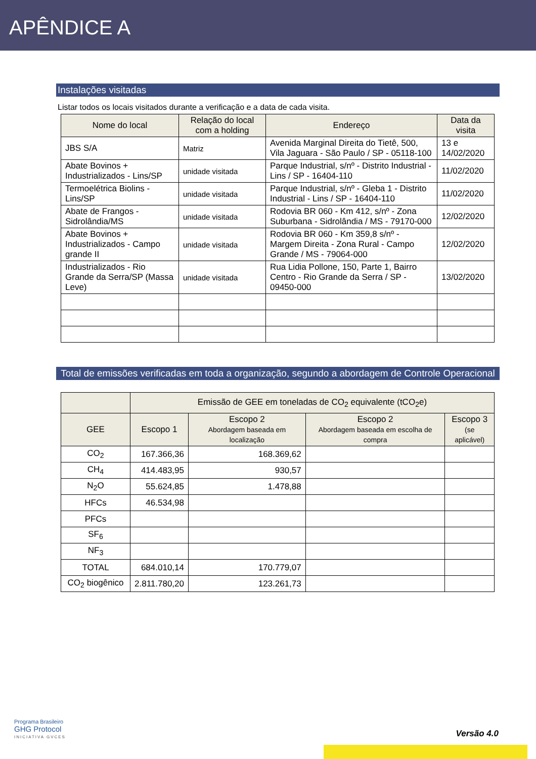APÊNDICE A
Instalações visitadas
Listar todos os locais visitados durante a verificação e a data de cada visita.
| Nome do local | Relação do local com a holding | Endereço | Data da visita |
| --- | --- | --- | --- |
| JBS S/A | Matriz | Avenida Marginal Direita do Tietê, 500, Vila Jaguara - São Paulo / SP - 05118-100 | 13 e 14/02/2020 |
| Abate Bovinos + Industrializados - Lins/SP | unidade visitada | Parque Industrial, s/nº - Distrito Industrial - Lins / SP - 16404-110 | 11/02/2020 |
| Termoelétrica Biolins - Lins/SP | unidade visitada | Parque Industrial, s/nº - Gleba 1 - Distrito Industrial - Lins / SP - 16404-110 | 11/02/2020 |
| Abate de Frangos - Sidrolândia/MS | unidade visitada | Rodovia BR 060 - Km 412, s/nº - Zona Suburbana - Sidrolândia / MS - 79170-000 | 12/02/2020 |
| Abate Bovinos + Industrializados - Campo grande II | unidade visitada | Rodovia BR 060 - Km 359,8 s/nº - Margem Direita - Zona Rural - Campo Grande / MS - 79064-000 | 12/02/2020 |
| Industrializados - Rio Grande da Serra/SP (Massa Leve) | unidade visitada | Rua Lidia Pollone, 150, Parte 1, Bairro Centro - Rio Grande da Serra / SP - 09450-000 | 13/02/2020 |
Total de emissões verificadas em toda a organização, segundo a abordagem de Controle Operacional
| | Emissão de GEE em toneladas de CO<sub>2</sub> equivalente (tCO<sub>2</sub>e) | | | |
| --- | --- | --- | --- | --- |
| GEE | Escopo 1 | Escopo 2 Abordagem baseada em localização | Escopo 2 Abordagem baseada em escolha de compra | Escopo 3 (se aplicável) |
| CO<sub>2</sub> | 167.366,36 | 168.369,62 | | |
| CH<sub>4</sub> | 414.483,95 | 930,57 | | |
| N<sub>2</sub>O | 55.624,85 | 1.478,88 | | |
| HFCs | 46.534,98 | | | |
| PFCs | | | | |
| SF<sub>6</sub> | | | | |
| NF<sub>3</sub> | | | | |
| TOTAL | 684.010,14 | 170.779,07 | | |
| CO<sub>2</sub> biogênico | 2.811.780,20 | 123.261,73 | | |
Programa Brasileiro
GHG Protocol
INICIATIVA GVCES
Versão 4.0